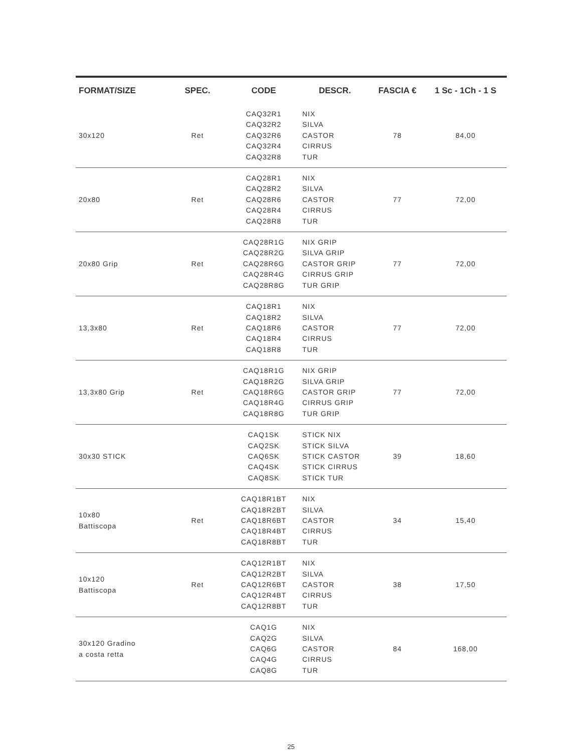| FORMAT/SIZE | SPEC. | CODE | DESCR. | FASCIA € | 1 Sc - 1Ch - 1 S |
| --- | --- | --- | --- | --- | --- |
| 30x120 | Ret | CAQ32R1 CAQ32R2 CAQ32R6 CAQ32R4 CAQ32R8 | NIX SILVA CASTOR CIRRUS TUR | 78 | 84,00 |
| 20x80 | Ret | CAQ28R1 CAQ28R2 CAQ28R6 CAQ28R4 CAQ28R8 | NIX SILVA CASTOR CIRRUS TUR | 77 | 72,00 |
| 20x80 Grip | Ret | CAQ28R1G CAQ28R2G CAQ28R6G CAQ28R4G CAQ28R8G | NIX GRIP SILVA GRIP CASTOR GRIP CIRRUS GRIP TUR GRIP | 77 | 72,00 |
| 13,3x80 | Ret | CAQ18R1 CAQ18R2 CAQ18R6 CAQ18R4 CAQ18R8 | NIX SILVA CASTOR CIRRUS TUR | 77 | 72,00 |
| 13,3x80 Grip | Ret | CAQ18R1G CAQ18R2G CAQ18R6G CAQ18R4G CAQ18R8G | NIX GRIP SILVA GRIP CASTOR GRIP CIRRUS GRIP TUR GRIP | 77 | 72,00 |
| 30x30 STICK | | CAQ1SK CAQ2SK CAQ6SK CAQ4SK CAQ8SK | STICK NIX STICK SILVA STICK CASTOR STICK CIRRUS STICK TUR | 39 | 18,60 |
| 10x80 Battiscopa | Ret | CAQ18R1BT CAQ18R2BT CAQ18R6BT CAQ18R4BT CAQ18R8BT | NIX SILVA CASTOR CIRRUS TUR | 34 | 15,40 |
| 10x120 Battiscopa | Ret | CAQ12R1BT CAQ12R2BT CAQ12R6BT CAQ12R4BT CAQ12R8BT | NIX SILVA CASTOR CIRRUS TUR | 38 | 17,50 |
| 30x120 Gradino a costa retta | | CAQ1G CAQ2G CAQ6G CAQ4G CAQ8G | NIX SILVA CASTOR CIRRUS TUR | 84 | 168,00 |
25